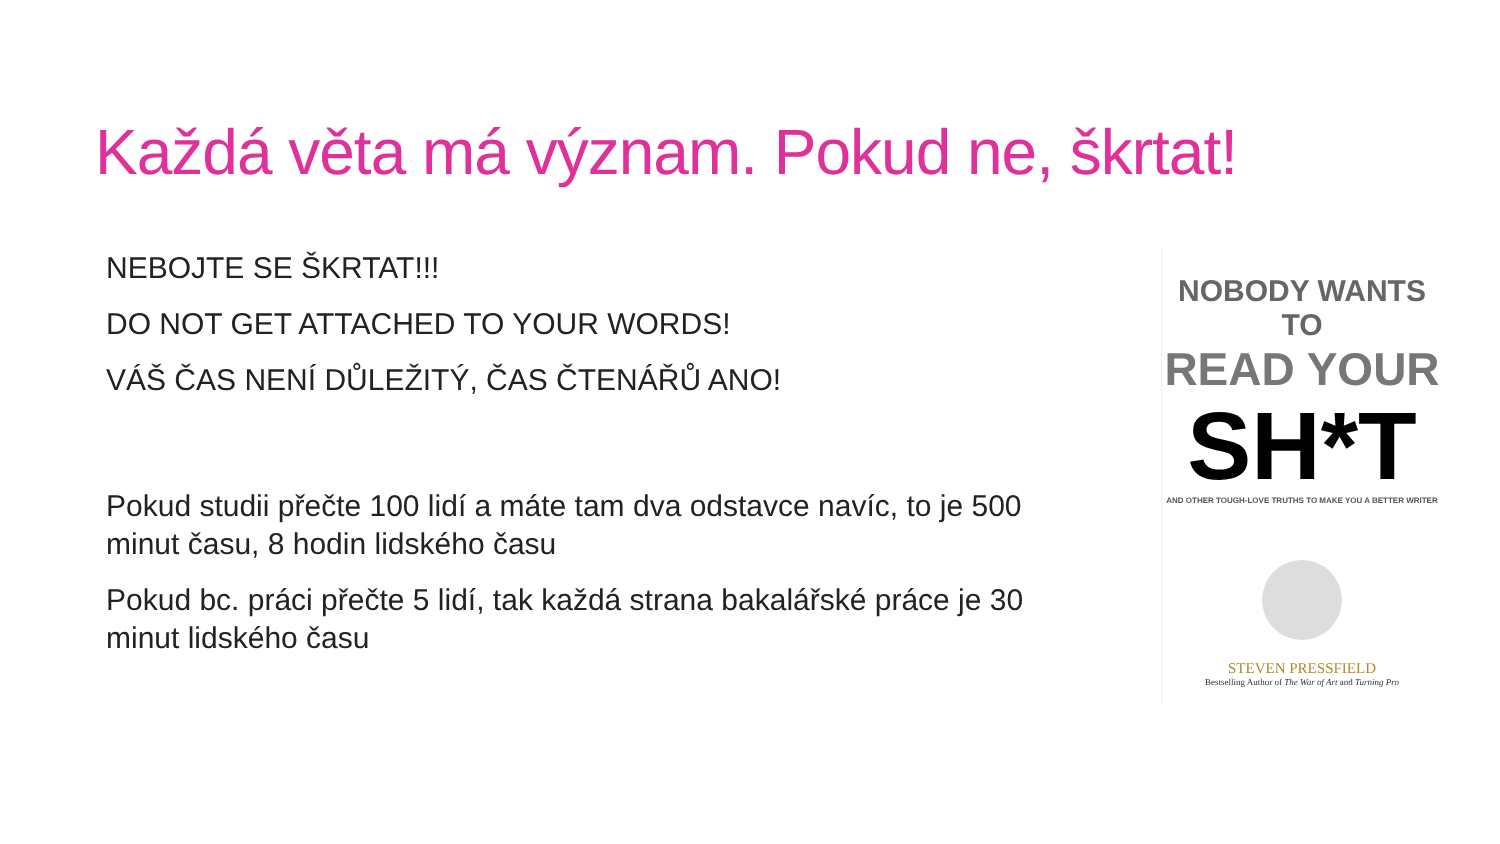Každá věta má význam. Pokud ne, škrtat!
NEBOJTE SE ŠKRTAT!!!
DO NOT GET ATTACHED TO YOUR WORDS!
VÁŠ ČAS NENÍ DŮLEŽITÝ, ČAS ČTENÁŘŮ ANO!
Pokud studii přečte 100 lidí a máte tam dva odstavce navíc, to je 500 minut času, 8 hodin lidského času
Pokud bc. práci přečte 5 lidí, tak každá strana bakalářské práce je 30 minut lidského času
NOBODY WANTS TO
READ YOUR
SH*T
AND OTHER TOUGH-LOVE TRUTHS TO MAKE YOU A BETTER WRITER
STEVEN PRESSFIELD
Bestselling Author of The War of Art and Turning Pro